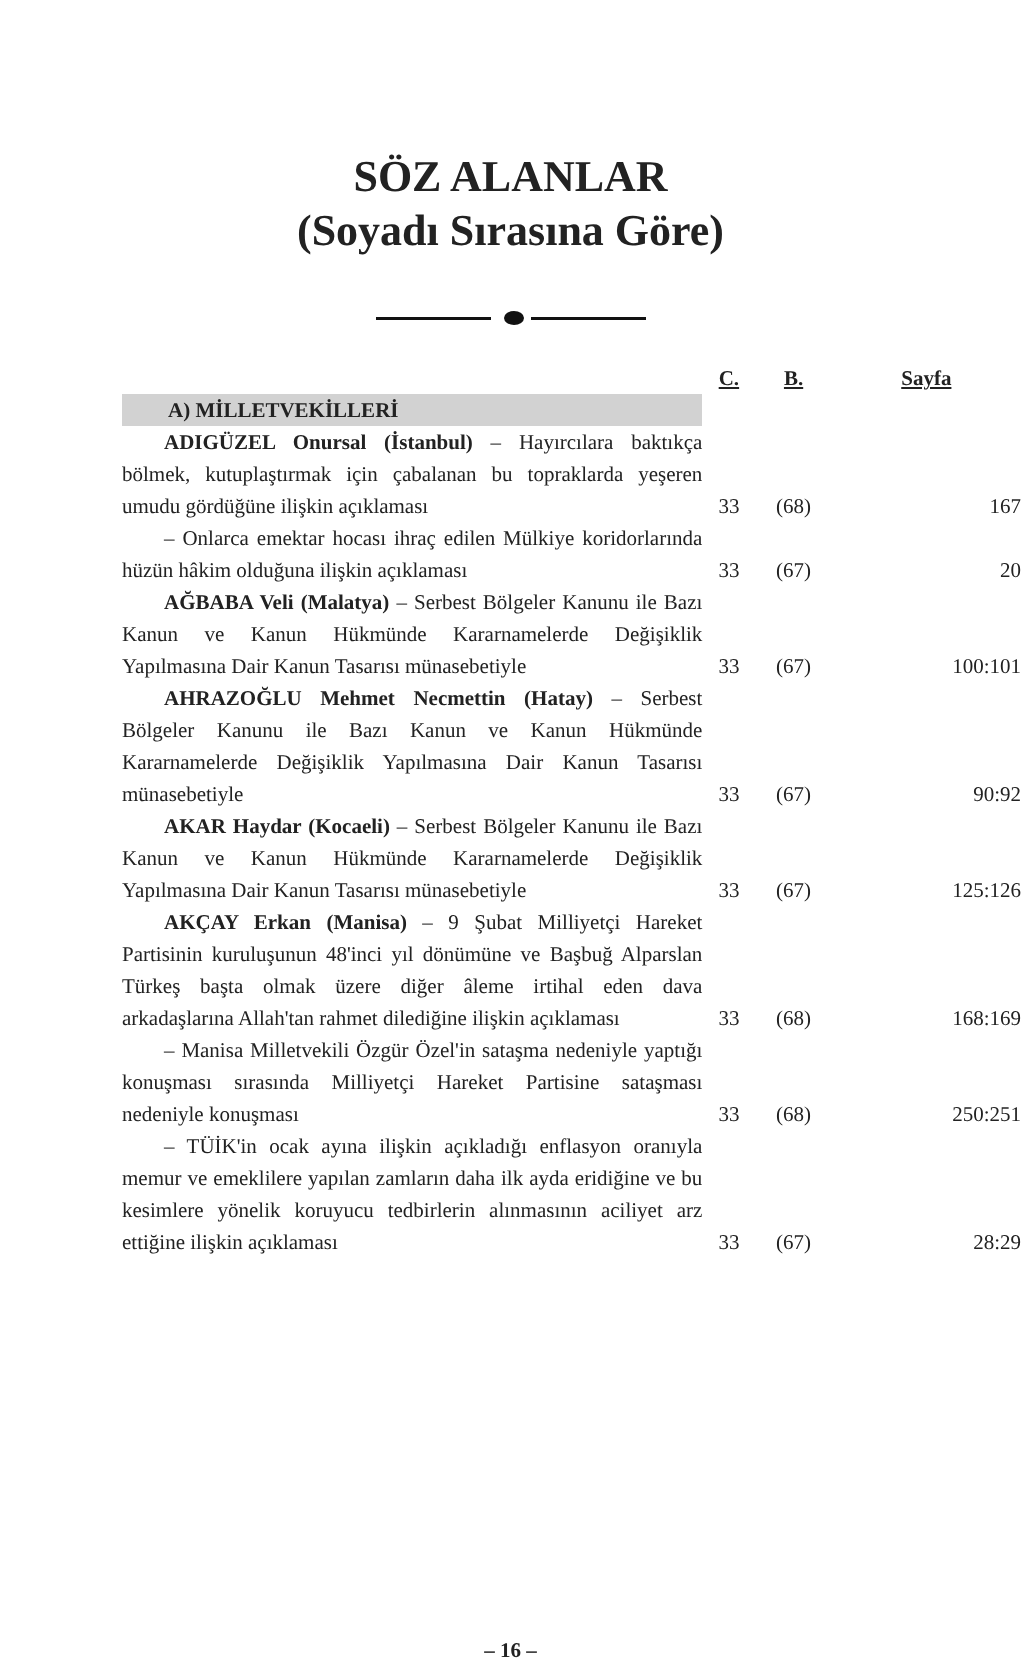SÖZ ALANLAR
(Soyadı Sırasına Göre)
| | C. | B. | Sayfa |
| A) MİLLETVEKİLLERİ | | | |
| ADIGÜZEL Onursal (İstanbul) – Hayırcılara baktıkça bölmek, kutuplaştırmak için çabalanan bu topraklarda yeşeren umudu gördüğüne ilişkin açıklaması | 33 | (68) | 167 |
| – Onlarca emektar hocası ihraç edilen Mülkiye koridorlarında hüzün hâkim olduğuna ilişkin açıklaması | 33 | (67) | 20 |
| AĞBABA Veli (Malatya) – Serbest Bölgeler Kanunu ile Bazı Kanun ve Kanun Hükmünde Kararnamelerde Değişiklik Yapılmasına Dair Kanun Tasarısı münasebetiyle | 33 | (67) | 100:101 |
| AHRAZOĞLU Mehmet Necmettin (Hatay) – Serbest Bölgeler Kanunu ile Bazı Kanun ve Kanun Hükmünde Kararnamelerde Değişiklik Yapılmasına Dair Kanun Tasarısı münasebetiyle | 33 | (67) | 90:92 |
| AKAR Haydar (Kocaeli) – Serbest Bölgeler Kanunu ile Bazı Kanun ve Kanun Hükmünde Kararnamelerde Değişiklik Yapılmasına Dair Kanun Tasarısı münasebetiyle | 33 | (67) | 125:126 |
| AKÇAY Erkan (Manisa) – 9 Şubat Milliyetçi Hareket Partisinin kuruluşunun 48'inci yıl dönümüne ve Başbuğ Alparslan Türkeş başta olmak üzere diğer âleme irtihal eden dava arkadaşlarına Allah'tan rahmet dilediğine ilişkin açıklaması | 33 | (68) | 168:169 |
| – Manisa Milletvekili Özgür Özel'in sataşma nedeniyle yaptığı konuşması sırasında Milliyetçi Hareket Partisine sataşması nedeniyle konuşması | 33 | (68) | 250:251 |
| – TÜİK'in ocak ayına ilişkin açıkladığı enflasyon oranıyla memur ve emeklilere yapılan zamların daha ilk ayda eridiğine ve bu kesimlere yönelik koruyucu tedbirlerin alınmasının aciliyet arz ettiğine ilişkin açıklaması | 33 | (67) | 28:29 |
– 16 –